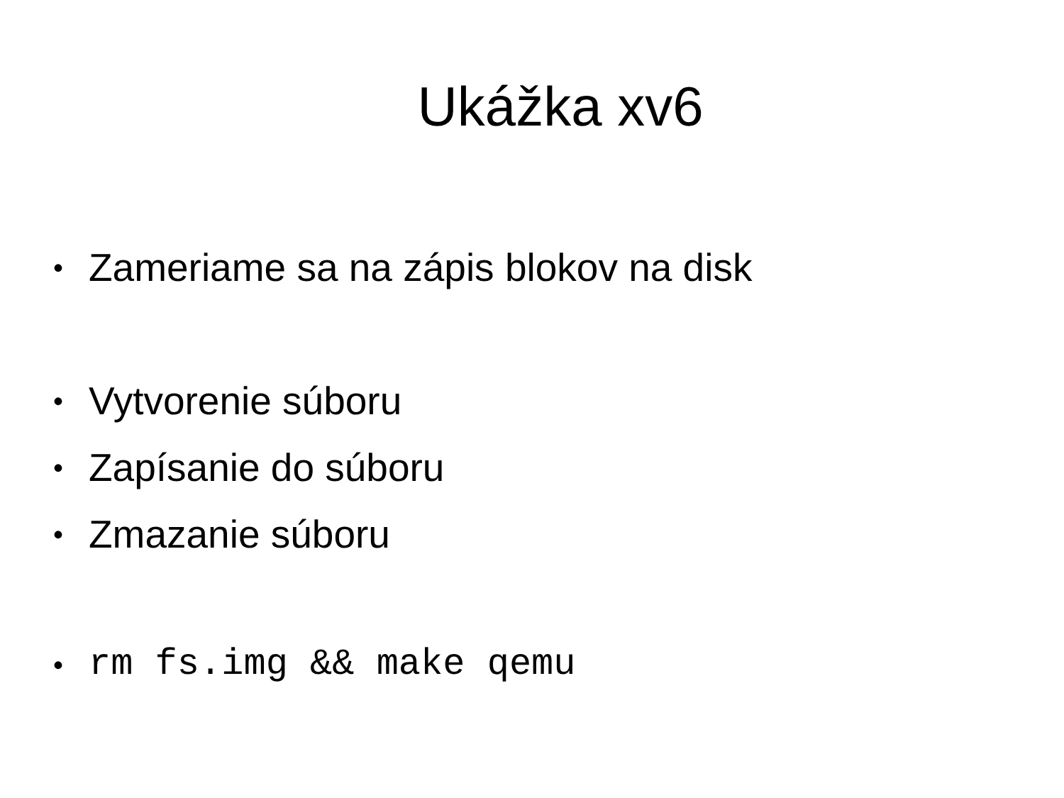Ukážka xv6
• Zameriame sa na zápis blokov na disk
• Vytvorenie súboru
• Zapísanie do súboru
• Zmazanie súboru
• rm fs.img && make qemu